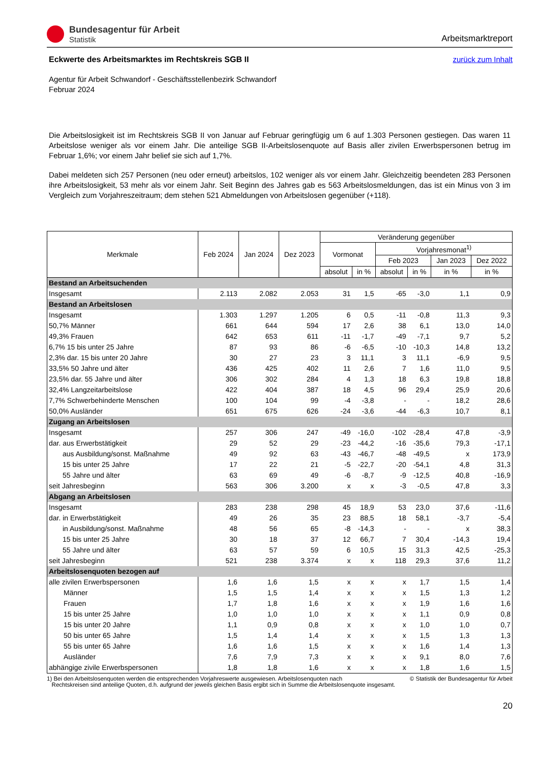Bundesagentur für Arbeit
Statistik
Arbeitsmarktreport
zurück zum Inhalt
Eckwerte des Arbeitsmarktes im Rechtskreis SGB II
Agentur für Arbeit Schwandorf - Geschäftsstellenbezirk Schwandorf
Februar 2024
Die Arbeitslosigkeit ist im Rechtskreis SGB II von Januar auf Februar geringfügig um 6 auf 1.303 Personen gestiegen. Das waren 11 Arbeitslose weniger als vor einem Jahr. Die anteilige SGB II-Arbeitslosenquote auf Basis aller zivilen Erwerbspersonen betrug im Februar 1,6%; vor einem Jahr belief sie sich auf 1,7%.
Dabei meldeten sich 257 Personen (neu oder erneut) arbeitslos, 102 weniger als vor einem Jahr. Gleichzeitig beendeten 283 Personen ihre Arbeitslosigkeit, 53 mehr als vor einem Jahr. Seit Beginn des Jahres gab es 563 Arbeitslosmeldungen, das ist ein Minus von 3 im Vergleich zum Vorjahreszeitraum; dem stehen 521 Abmeldungen von Arbeitslosen gegenüber (+118).
| Merkmale | Feb 2024 | Jan 2024 | Dez 2023 | Veränderung gegenüber | | | | | |
| --- | --- | --- | --- | --- | --- | --- | --- | --- | --- |
| | | | | Vormonat | | Vorjahresmonat<sup>1)</sup> | | | |
| | | | | | | Feb 2023 | | Jan 2023 | Dez 2022 |
| | | | | absolut | in % | absolut | in % | in % | in % |
| Bestand an Arbeitsuchenden | | | | | | | | | |
| Insgesamt | 2.113 | 2.082 | 2.053 | 31 | 1,5 | -65 | -3,0 | 1,1 | 0,9 |
| Bestand an Arbeitslosen | | | | | | | | | |
| Insgesamt | 1.303 | 1.297 | 1.205 | 6 | 0,5 | -11 | -0,8 | 11,3 | 9,3 |
| 50,7% Männer | 661 | 644 | 594 | 17 | 2,6 | 38 | 6,1 | 13,0 | 14,0 |
| 49,3% Frauen | 642 | 653 | 611 | -11 | -1,7 | -49 | -7,1 | 9,7 | 5,2 |
| 6,7% 15 bis unter 25 Jahre | 87 | 93 | 86 | -6 | -6,5 | -10 | -10,3 | 14,8 | 13,2 |
| 2,3% dar. 15 bis unter 20 Jahre | 30 | 27 | 23 | 3 | 11,1 | 3 | 11,1 | -6,9 | 9,5 |
| 33,5% 50 Jahre und älter | 436 | 425 | 402 | 11 | 2,6 | 7 | 1,6 | 11,0 | 9,5 |
| 23,5% dar. 55 Jahre und älter | 306 | 302 | 284 | 4 | 1,3 | 18 | 6,3 | 19,8 | 18,8 |
| 32,4% Langzeitarbeitslose | 422 | 404 | 387 | 18 | 4,5 | 96 | 29,4 | 25,9 | 20,6 |
| 7,7% Schwerbehinderte Menschen | 100 | 104 | 99 | -4 | -3,8 | - | - | 18,2 | 28,6 |
| 50,0% Ausländer | 651 | 675 | 626 | -24 | -3,6 | -44 | -6,3 | 10,7 | 8,1 |
| Zugang an Arbeitslosen | | | | | | | | | |
| Insgesamt | 257 | 306 | 247 | -49 | -16,0 | -102 | -28,4 | 47,8 | -3,9 |
| dar. aus Erwerbstätigkeit | 29 | 52 | 29 | -23 | -44,2 | -16 | -35,6 | 79,3 | -17,1 |
| aus Ausbildung/sonst. Maßnahme | 49 | 92 | 63 | -43 | -46,7 | -48 | -49,5 | x | 173,9 |
| 15 bis unter 25 Jahre | 17 | 22 | 21 | -5 | -22,7 | -20 | -54,1 | 4,8 | 31,3 |
| 55 Jahre und älter | 63 | 69 | 49 | -6 | -8,7 | -9 | -12,5 | 40,8 | -16,9 |
| seit Jahresbeginn | 563 | 306 | 3.200 | x | x | -3 | -0,5 | 47,8 | 3,3 |
| Abgang an Arbeitslosen | | | | | | | | | |
| Insgesamt | 283 | 238 | 298 | 45 | 18,9 | 53 | 23,0 | 37,6 | -11,6 |
| dar. in Erwerbstätigkeit | 49 | 26 | 35 | 23 | 88,5 | 18 | 58,1 | -3,7 | -5,4 |
| in Ausbildung/sonst. Maßnahme | 48 | 56 | 65 | -8 | -14,3 | - | - | x | 38,3 |
| 15 bis unter 25 Jahre | 30 | 18 | 37 | 12 | 66,7 | 7 | 30,4 | -14,3 | 19,4 |
| 55 Jahre und älter | 63 | 57 | 59 | 6 | 10,5 | 15 | 31,3 | 42,5 | -25,3 |
| seit Jahresbeginn | 521 | 238 | 3.374 | x | x | 118 | 29,3 | 37,6 | 11,2 |
| Arbeitslosenquoten bezogen auf | | | | | | | | | |
| alle zivilen Erwerbspersonen | 1,6 | 1,6 | 1,5 | x | x | x | 1,7 | 1,5 | 1,4 |
| Männer | 1,5 | 1,5 | 1,4 | x | x | x | 1,5 | 1,3 | 1,2 |
| Frauen | 1,7 | 1,8 | 1,6 | x | x | x | 1,9 | 1,6 | 1,6 |
| 15 bis unter 25 Jahre | 1,0 | 1,0 | 1,0 | x | x | x | 1,1 | 0,9 | 0,8 |
| 15 bis unter 20 Jahre | 1,1 | 0,9 | 0,8 | x | x | x | 1,0 | 1,0 | 0,7 |
| 50 bis unter 65 Jahre | 1,5 | 1,4 | 1,4 | x | x | x | 1,5 | 1,3 | 1,3 |
| 55 bis unter 65 Jahre | 1,6 | 1,6 | 1,5 | x | x | x | 1,6 | 1,4 | 1,3 |
| Ausländer | 7,6 | 7,9 | 7,3 | x | x | x | 9,1 | 8,0 | 7,6 |
| abhängige zivile Erwerbspersonen | 1,8 | 1,8 | 1,6 | x | x | x | 1,8 | 1,6 | 1,5 |
1) Bei den Arbeitslosenquoten werden die entsprechenden Vorjahreswerte ausgewiesen. Arbeitslosenquoten nach
Rechtskreisen sind anteilige Quoten, d.h. aufgrund der jeweils gleichen Basis ergibt sich in Summe die Arbeitslosenquote insgesamt.
© Statistik der Bundesagentur für Arbeit
20